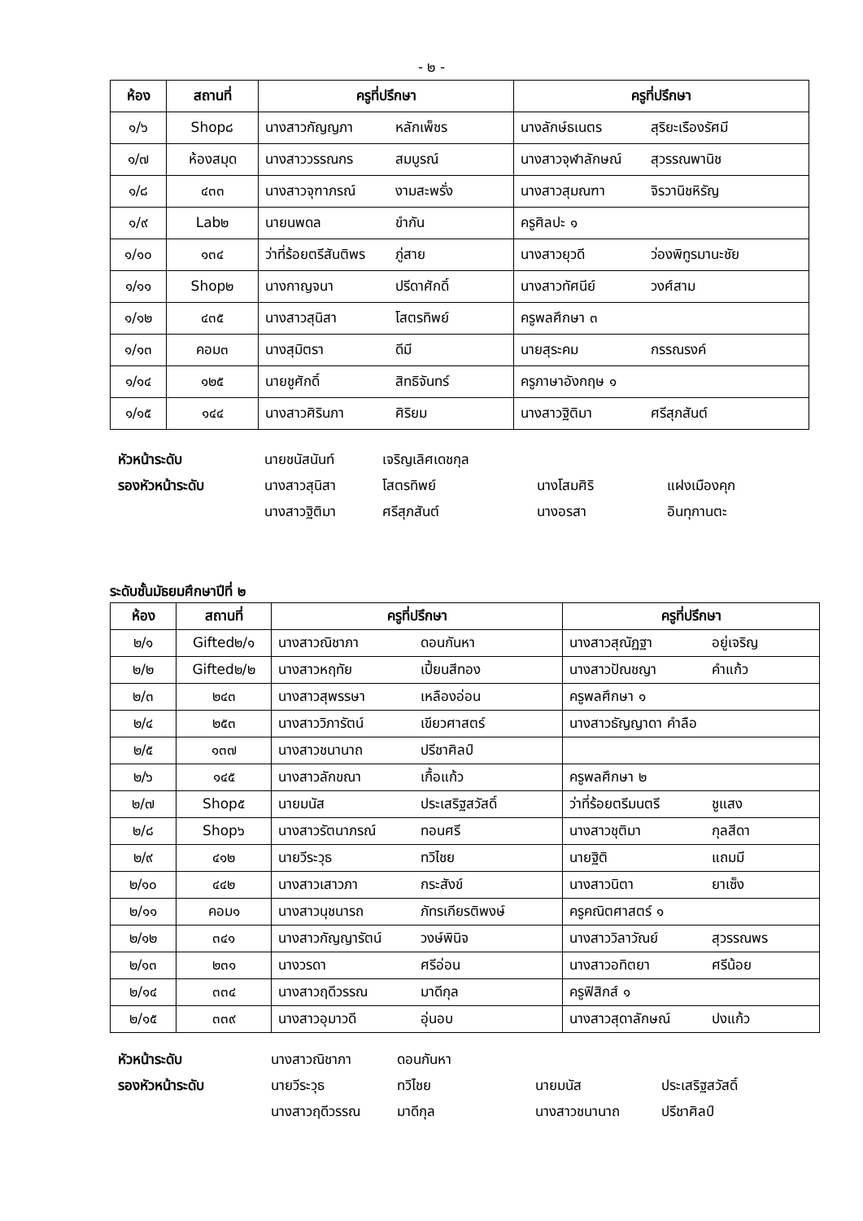- ๒ -
| ห้อง | สถานที่ | ครูที่ปรึกษา | ครูที่ปรึกษา |
| --- | --- | --- | --- |
| ๑/๖ | Shop๘ | นางสาวกัญญภา หลักเพ็ชร | นางลักษ์ธเนตร สุริยะเรืองรัศมี |
| ๑/๗ | ห้องสมุด | นางสาววรรณกร สมบูรณ์ | นางสาวจุฬาลักษณ์ สุวรรณพานิช |
| ๑/๘ | ๔๓๓ | นางสาวจุฑาภรณ์ งามสะพรั่ง | นางสาวสุมณฑา จิรวานิชหิรัญ |
| ๑/๙ | Lab๒ | นายนพดล ขำกัน | ครูศิลปะ ๑ |
| ๑/๑๐ | ๑๓๔ | ว่าที่ร้อยตรีสันติพร ภู่สาย | นางสาวยุวดี ว่องพิทูรมานะชัย |
| ๑/๑๑ | Shop๒ | นางกาญจนา ปรีดาศักดิ์ | นางสาวทัศนีย์ วงศ์สาม |
| ๑/๑๒ | ๔๓๕ | นางสาวสุนิสา โสตรทิพย์ | ครูพลศึกษา ๓ |
| ๑/๑๓ | คอม๓ | นางสุมิตรา ดีมี | นายสุระคม กรรณรงค์ |
| ๑/๑๔ | ๑๒๕ | นายชูศักดิ์ สิทธิจันทร์ | ครูภาษาอังกฤษ ๑ |
| ๑/๑๕ | ๑๔๔ | นางสาวศิรินภา ศิริยม | นางสาวฐิติมา ศรีสุภสันต์ |
หัวหน้าระดับ นายชนัสนันท์ เจริญเลิศเดชกุล
รองหัวหน้าระดับ นางสาวสุนิสา โสตรทิพย์ นางโสมศิริ แฝงเมืองคุก
นางสาวฐิติมา ศรีสุภสันต์ นางอรสา อินทุกานตะ
ระดับชั้นมัธยมศึกษาปีที่ ๒
| ห้อง | สถานที่ | ครูที่ปรึกษา | ครูที่ปรึกษา |
| --- | --- | --- | --- |
| ๒/๑ | Gifted๒/๑ | นางสาวณิชาภา ดอนกันหา | นางสาวสุณัฏฐา อยู่เจริญ |
| ๒/๒ | Gifted๒/๒ | นางสาวหฤทัย เปี้ยนสีทอง | นางสาวปัณชญา คำแก้ว |
| ๒/๓ | ๒๔๓ | นางสาวสุพรรษา เหลืองอ่อน | ครูพลศึกษา ๑ |
| ๒/๔ | ๒๕๓ | นางสาววิภารัตน์ เขียวศาสตร์ | นางสาวธัญญาดา คำลือ |
| ๒/๕ | ๑๓๗ | นางสาวชนานาถ ปรีชาศิลป์ | |
| ๒/๖ | ๑๔๕ | นางสาวลักขณา เกื้อแก้ว | ครูพลศึกษา ๒ |
| ๒/๗ | Shop๕ | นายมนัส ประเสริฐสวัสดิ์ | ว่าที่ร้อยตรีมนตรี ชูแสง |
| ๒/๘ | Shop๖ | นางสาวรัตนาภรณ์ ทอนศรี | นางสาวชุติมา กุลสีดา |
| ๒/๙ | ๔๑๒ | นายวีระวุธ ทวิไชย | นายฐิติ แถมมี |
| ๒/๑๐ | ๔๔๒ | นางสาวเสาวภา กระสังข์ | นางสาวนิตา ยาเซ็ง |
| ๒/๑๑ | คอม๑ | นางสาวนุชนารถ ภัทรเกียรติพงษ์ | ครูคณิตศาสตร์ ๑ |
| ๒/๑๒ | ๓๔๑ | นางสาวกัญญารัตน์ วงษ์พินิจ | นางสาววิลาวัณย์ สุวรรณพร |
| ๒/๑๓ | ๒๓๑ | นางวรดา ศรีอ่อน | นางสาวอทิตยา ศรีน้อย |
| ๒/๑๔ | ๓๓๔ | นางสาวฤดีวรรณ มาดีกุล | ครูฟิสิกส์ ๑ |
| ๒/๑๕ | ๓๓๙ | นางสาวอุมาวดี อุ่นอบ | นางสาวสุดาลักษณ์ ปงแก้ว |
หัวหน้าระดับ นางสาวณิชาภา ดอนกันหา
รองหัวหน้าระดับ นายวีระวุธ ทวิไชย นายมนัส ประเสริฐสวัสดิ์
นางสาวฤดีวรรณ มาดีกุล นางสาวชนานาถ ปรีชาศิลป์